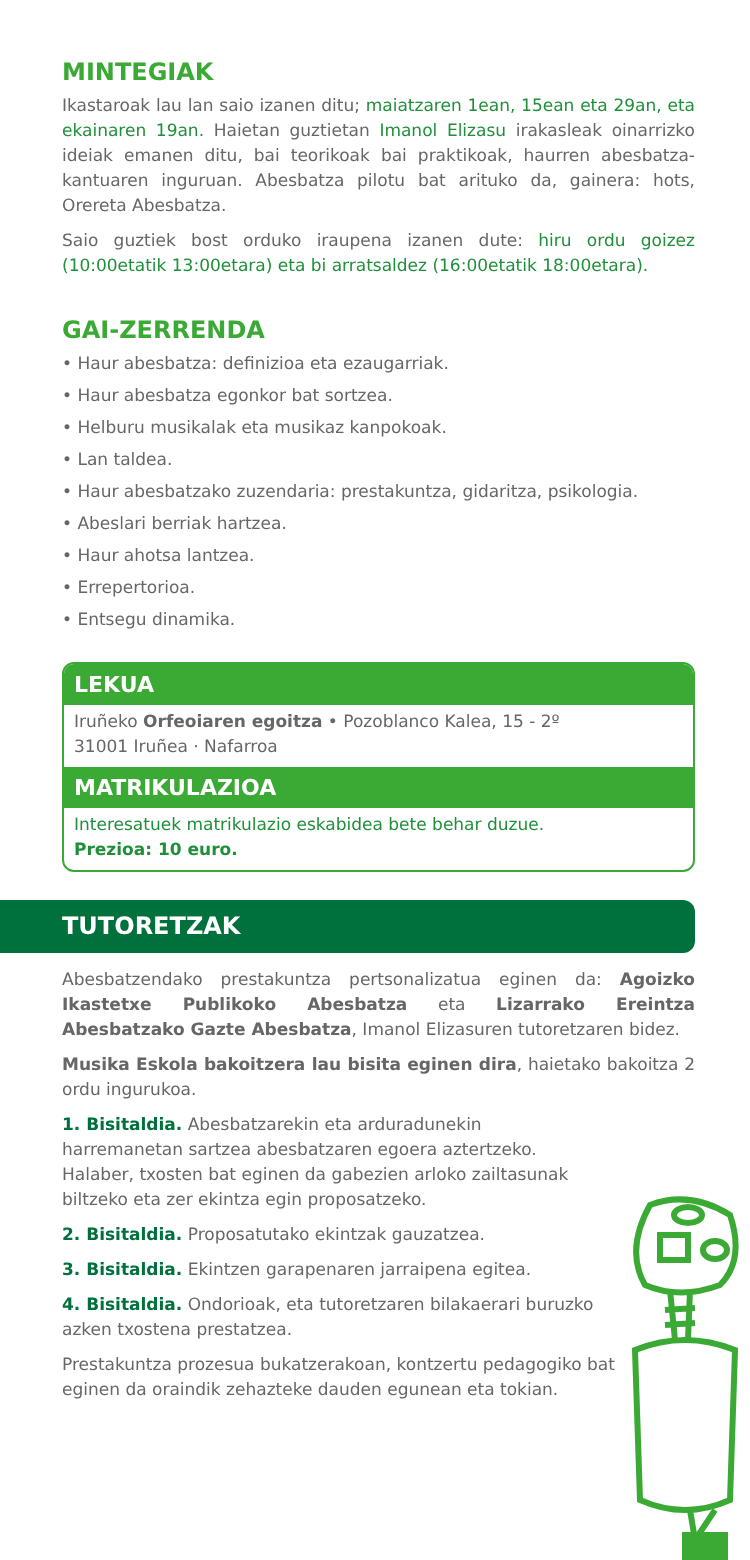MINTEGIAK
Ikastaroak lau lan saio izanen ditu; maiatzaren 1ean, 15ean eta 29an, eta ekainaren 19an. Haietan guztietan Imanol Elizasu irakasleak oinarrizko ideiak emanen ditu, bai teorikoak bai praktikoak, haurren abesbatza-kantuaren inguruan. Abesbatza pilotu bat arituko da, gainera: hots, Orereta Abesbatza.
Saio guztiek bost orduko iraupena izanen dute: hiru ordu goizez (10:00etatik 13:00etara) eta bi arratsaldez (16:00etatik 18:00etara).
GAI-ZERRENDA
• Haur abesbatza: definizioa eta ezaugarriak.
• Haur abesbatza egonkor bat sortzea.
• Helburu musikalak eta musikaz kanpokoak.
• Lan taldea.
• Haur abesbatzako zuzendaria: prestakuntza, gidaritza, psikologia.
• Abeslari berriak hartzea.
• Haur ahotsa lantzea.
• Errepertorioa.
• Entsegu dinamika.
LEKUA
Iruñeko Orfeoiaren egoitza • Pozoblanco Kalea, 15 - 2º
31001 Iruñea · Nafarroa
MATRIKULAZIOA
Interesatuek matrikulazio eskabidea bete behar duzue.
Prezioa: 10 euro.
TUTORETZAK
Abesbatzendako prestakuntza pertsonalizatua eginen da: Agoizko Ikastetxe Publikoko Abesbatza eta Lizarrako Ereintza Abesbatzako Gazte Abesbatza, Imanol Elizasuren tutoretzaren bidez.
Musika Eskola bakoitzera lau bisita eginen dira, haietako bakoitza 2 ordu ingurukoa.
1. Bisitaldia. Abesbatzarekin eta arduradunekin harremanetan sartzea abesbatzaren egoera aztertzeko. Halaber, txosten bat eginen da gabezien arloko zailtasunak biltzeko eta zer ekintza egin proposatzeko.
2. Bisitaldia. Proposatutako ekintzak gauzatzea.
3. Bisitaldia. Ekintzen garapenaren jarraipena egitea.
4. Bisitaldia. Ondorioak, eta tutoretzaren bilakaerari buruzko azken txostena prestatzea.
Prestakuntza prozesua bukatzerakoan, kontzertu pedagogiko bat eginen da oraindik zehazteke dauden egunean eta tokian.